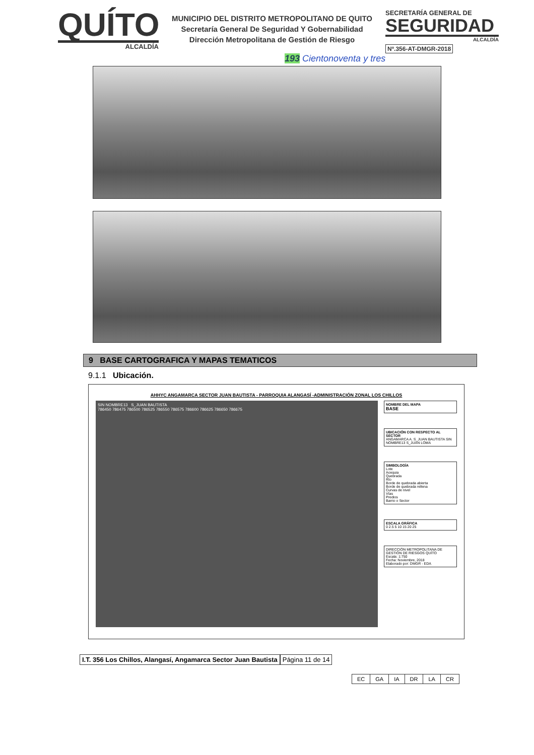QUÍTO
ALCALDÍA
MUNICIPIO DEL DISTRITO METROPOLITANO DE QUITO
Secretaría General De Seguridad Y Gobernabilidad
Dirección Metropolitana de Gestión de Riesgo
SECRETARÍA GENERAL DE
SEGURIDAD
ALCALDÍA
Nº.356-AT-DMGR-2018
193 Cientonoventa y tres
9 BASE CARTOGRAFICA Y MAPAS TEMATICOS
9.1.1 Ubicación.
AHHYC ANGAMARCA SECTOR JUAN BAUTISTA - PARROQUIA ALANGASÍ -ADMINISTRACIÓN ZONAL LOS CHILLOS
SIN NOMBRE13 S_JUAN BAUTISTA
786450 786475 786500 786525 786550 786575 786600 786625 786650 786675
NOMBRE DEL MAPA
BASE
UBICACIÓN CON RESPECTO AL SECTOR
ANGAMARCA A. S_JUAN BAUTISTA SIN NOMBRE13 S_JUAN LOMA
SIMBOLOGÍA
Lote
Acequia
Quebrada
Río
Borde de quebrada abierta
Borde de quebrada rellena
Curvas de nivel
Vías
Predios
Barrio o Sector
ESCALA GRÁFICA
0 2.5 5 10 15 20 25
DIRECCIÓN METROPOLITANA DE GESTIÓN DE RIESGOS QUÍTO
Escala: 1:750
Fecha: Noviembre, 2018
Elaborado por: DMGR - EDA
I.T. 356 Los Chillos, Alangasí, Angamarca Sector Juan Bautista Página 11 de 14
| EC | GA | IA | DR | LA | CR |